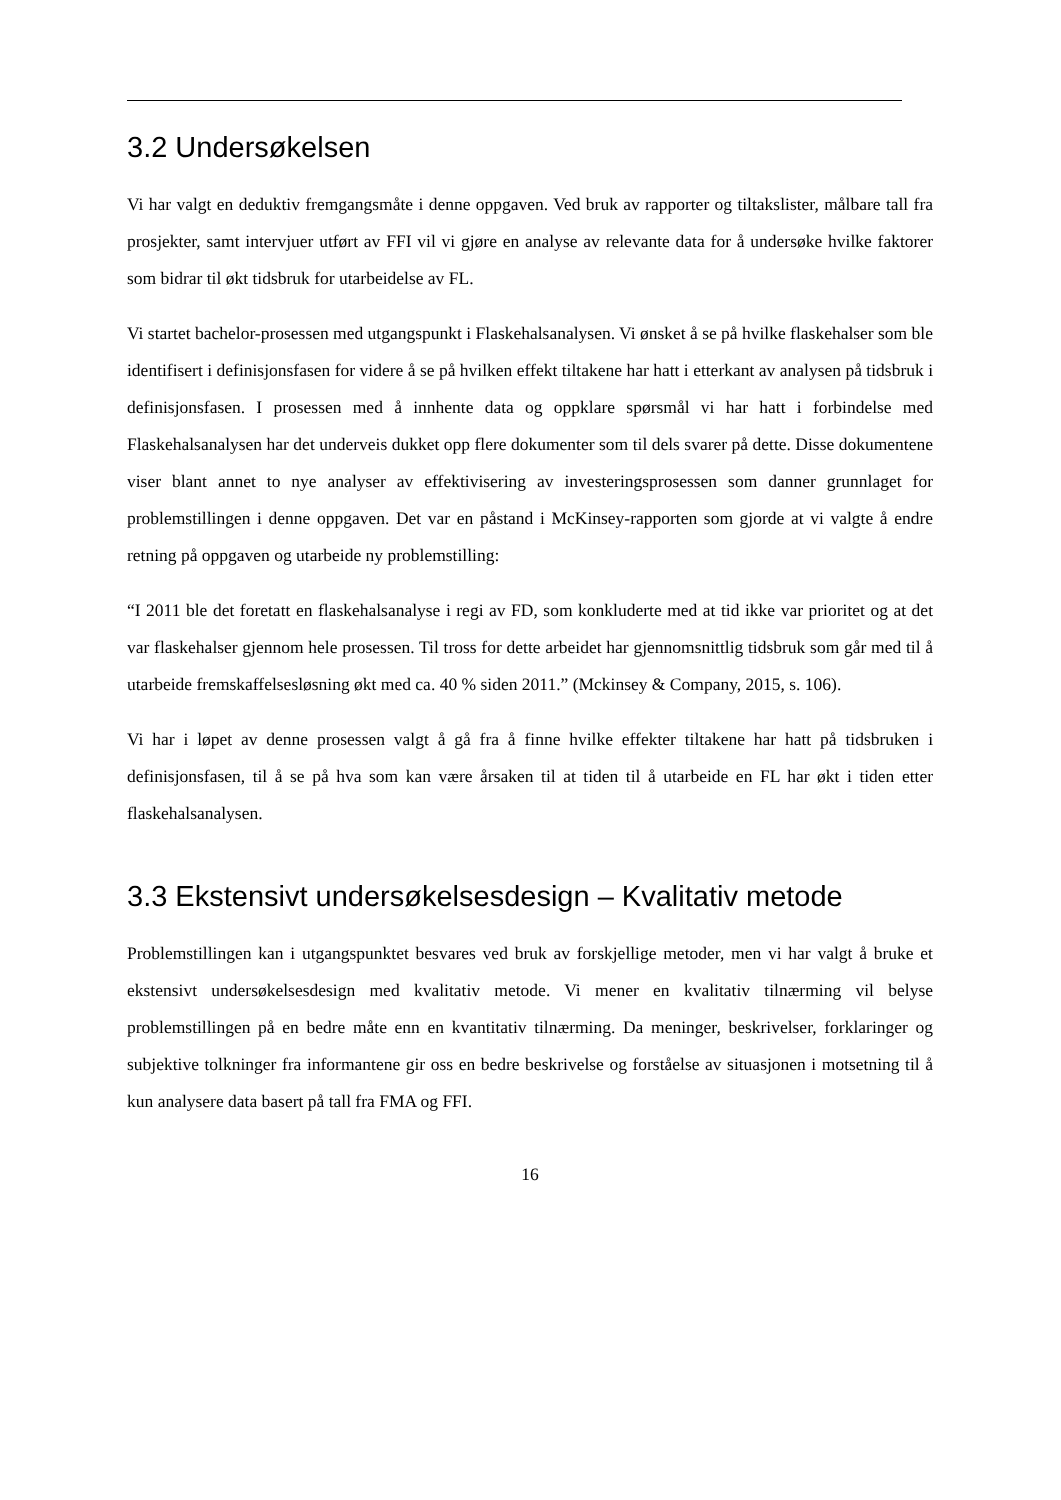3.2 Undersøkelsen
Vi har valgt en deduktiv fremgangsmåte i denne oppgaven. Ved bruk av rapporter og tiltakslister, målbare tall fra prosjekter, samt intervjuer utført av FFI vil vi gjøre en analyse av relevante data for å undersøke hvilke faktorer som bidrar til økt tidsbruk for utarbeidelse av FL.
Vi startet bachelor-prosessen med utgangspunkt i Flaskehalsanalysen. Vi ønsket å se på hvilke flaskehalser som ble identifisert i definisjonsfasen for videre å se på hvilken effekt tiltakene har hatt i etterkant av analysen på tidsbruk i definisjonsfasen. I prosessen med å innhente data og oppklare spørsmål vi har hatt i forbindelse med Flaskehalsanalysen har det underveis dukket opp flere dokumenter som til dels svarer på dette. Disse dokumentene viser blant annet to nye analyser av effektivisering av investeringsprosessen som danner grunnlaget for problemstillingen i denne oppgaven. Det var en påstand i McKinsey-rapporten som gjorde at vi valgte å endre retning på oppgaven og utarbeide ny problemstilling:
“I 2011 ble det foretatt en flaskehalsanalyse i regi av FD, som konkluderte med at tid ikke var prioritet og at det var flaskehalser gjennom hele prosessen. Til tross for dette arbeidet har gjennomsnittlig tidsbruk som går med til å utarbeide fremskaffelsesløsning økt med ca. 40 % siden 2011.” (Mckinsey & Company, 2015, s. 106).
Vi har i løpet av denne prosessen valgt å gå fra å finne hvilke effekter tiltakene har hatt på tidsbruken i definisjonsfasen, til å se på hva som kan være årsaken til at tiden til å utarbeide en FL har økt i tiden etter flaskehalsanalysen.
3.3 Ekstensivt undersøkelsesdesign – Kvalitativ metode
Problemstillingen kan i utgangspunktet besvares ved bruk av forskjellige metoder, men vi har valgt å bruke et ekstensivt undersøkelsesdesign med kvalitativ metode. Vi mener en kvalitativ tilnærming vil belyse problemstillingen på en bedre måte enn en kvantitativ tilnærming. Da meninger, beskrivelser, forklaringer og subjektive tolkninger fra informantene gir oss en bedre beskrivelse og forståelse av situasjonen i motsetning til å kun analysere data basert på tall fra FMA og FFI.
16